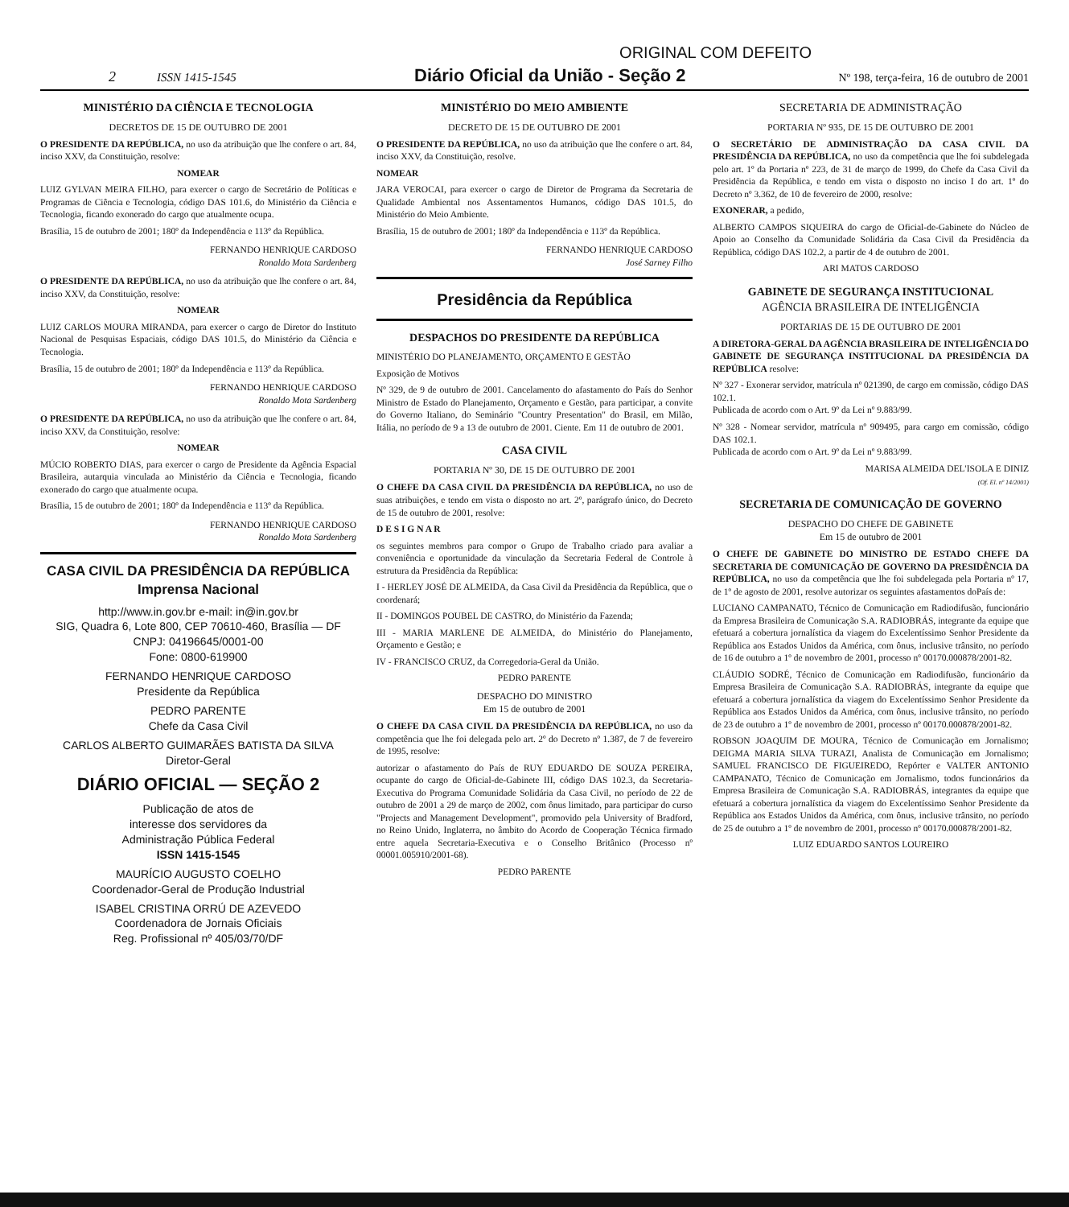ORIGINAL COM DEFEITO
2 ISSN 1415-1545 Diário Oficial da União - Seção 2 Nº 198, terça-feira, 16 de outubro de 2001
MINISTÉRIO DA CIÊNCIA E TECNOLOGIA
DECRETOS DE 15 DE OUTUBRO DE 2001
O PRESIDENTE DA REPÚBLICA, no uso da atribuição que lhe confere o art. 84, inciso XXV, da Constituição, resolve:
NOMEAR
LUIZ GYLVAN MEIRA FILHO, para exercer o cargo de Secretário de Políticas e Programas de Ciência e Tecnologia, código DAS 101.6, do Ministério da Ciência e Tecnologia, ficando exonerado do cargo que atualmente ocupa.
Brasília, 15 de outubro de 2001; 180º da Independência e 113º da República.
FERNANDO HENRIQUE CARDOSO
Ronaldo Mota Sardenberg
O PRESIDENTE DA REPÚBLICA, no uso da atribuição que lhe confere o art. 84, inciso XXV, da Constituição, resolve:
NOMEAR
LUIZ CARLOS MOURA MIRANDA, para exercer o cargo de Diretor do Instituto Nacional de Pesquisas Espaciais, código DAS 101.5, do Ministério da Ciência e Tecnologia.
Brasília, 15 de outubro de 2001; 180º da Independência e 113º da República.
FERNANDO HENRIQUE CARDOSO
Ronaldo Mota Sardenberg
O PRESIDENTE DA REPÚBLICA, no uso da atribuição que lhe confere o art. 84, inciso XXV, da Constituição, resolve:
NOMEAR
MÚCIO ROBERTO DIAS, para exercer o cargo de Presidente da Agência Espacial Brasileira, autarquia vinculada ao Ministério da Ciência e Tecnologia, ficando exonerado do cargo que atualmente ocupa.
Brasília, 15 de outubro de 2001; 180º da Independência e 113º da República.
FERNANDO HENRIQUE CARDOSO
Ronaldo Mota Sardenberg
CASA CIVIL DA PRESIDÊNCIA DA REPÚBLICA
Imprensa Nacional
http://www.in.gov.br e-mail: in@in.gov.br
SIG, Quadra 6, Lote 800, CEP 70610-460, Brasília — DF
CNPJ: 04196645/0001-00
Fone: 0800-619900
FERNANDO HENRIQUE CARDOSO
Presidente da República
PEDRO PARENTE
Chefe da Casa Civil
CARLOS ALBERTO GUIMARÃES BATISTA DA SILVA
Diretor-Geral
DIÁRIO OFICIAL — SEÇÃO 2
Publicação de atos de
interesse dos servidores da
Administração Pública Federal
ISSN 1415-1545
MAURÍCIO AUGUSTO COELHO
Coordenador-Geral de Produção Industrial
ISABEL CRISTINA ORRÚ DE AZEVEDO
Coordenadora de Jornais Oficiais
Reg. Profissional nº 405/03/70/DF
MINISTÉRIO DO MEIO AMBIENTE
DECRETO DE 15 DE OUTUBRO DE 2001
O PRESIDENTE DA REPÚBLICA, no uso da atribuição que lhe confere o art. 84, inciso XXV, da Constituição, resolve.
NOMEAR
JARA VEROCAI, para exercer o cargo de Diretor de Programa da Secretaria de Qualidade Ambiental nos Assentamentos Humanos, código DAS 101.5, do Ministério do Meio Ambiente.
Brasília, 15 de outubro de 2001; 180º da Independência e 113º da República.
FERNANDO HENRIQUE CARDOSO
José Sarney Filho
Presidência da República
DESPACHOS DO PRESIDENTE DA REPÚBLICA
MINISTÉRIO DO PLANEJAMENTO, ORÇAMENTO E GESTÃO
Exposição de Motivos
Nº 329, de 9 de outubro de 2001. Cancelamento do afastamento do País do Senhor Ministro de Estado do Planejamento, Orçamento e Gestão, para participar, a convite do Governo Italiano, do Seminário "Country Presentation" do Brasil, em Milão, Itália, no período de 9 a 13 de outubro de 2001. Ciente. Em 11 de outubro de 2001.
CASA CIVIL
PORTARIA Nº 30, DE 15 DE OUTUBRO DE 2001
O CHEFE DA CASA CIVIL DA PRESIDÊNCIA DA REPÚBLICA, no uso de suas atribuições, e tendo em vista o disposto no art. 2º, parágrafo único, do Decreto de 15 de outubro de 2001, resolve:
D E S I G N A R
os seguintes membros para compor o Grupo de Trabalho criado para avaliar a conveniência e oportunidade da vinculação da Secretaria Federal de Controle à estrutura da Presidência da República:
I - HERLEY JOSÉ DE ALMEIDA, da Casa Civil da Presidência da República, que o coordenará;
II - DOMINGOS POUBEL DE CASTRO, do Ministério da Fazenda;
III - MARIA MARLENE DE ALMEIDA, do Ministério do Planejamento, Orçamento e Gestão; e
IV - FRANCISCO CRUZ, da Corregedoria-Geral da União.
PEDRO PARENTE
DESPACHO DO MINISTRO
Em 15 de outubro de 2001
O CHEFE DA CASA CIVIL DA PRESIDÊNCIA DA REPÚBLICA, no uso da competência que lhe foi delegada pelo art. 2º do Decreto nº 1.387, de 7 de fevereiro de 1995, resolve:
autorizar o afastamento do País de RUY EDUARDO DE SOUZA PEREIRA, ocupante do cargo de Oficial-de-Gabinete III, código DAS 102.3, da Secretaria-Executiva do Programa Comunidade Solidária da Casa Civil, no período de 22 de outubro de 2001 a 29 de março de 2002, com ônus limitado, para participar do curso "Projects and Management Development", promovido pela University of Bradford, no Reino Unido, Inglaterra, no âmbito do Acordo de Cooperação Técnica firmado entre aquela Secretaria-Executiva e o Conselho Britânico (Processo nº 00001.005910/2001-68).
PEDRO PARENTE
SECRETARIA DE ADMINISTRAÇÃO
PORTARIA Nº 935, DE 15 DE OUTUBRO DE 2001
O SECRETÁRIO DE ADMINISTRAÇÃO DA CASA CIVIL DA PRESIDÊNCIA DA REPÚBLICA, no uso da competência que lhe foi subdelegada pelo art. 1º da Portaria nº 223, de 31 de março de 1999, do Chefe da Casa Civil da Presidência da República, e tendo em vista o disposto no inciso I do art. 1º do Decreto nº 3.362, de 10 de fevereiro de 2000, resolve:
EXONERAR, a pedido,
ALBERTO CAMPOS SIQUEIRA do cargo de Oficial-de-Gabinete do Núcleo de Apoio ao Conselho da Comunidade Solidária da Casa Civil da Presidência da República, código DAS 102.2, a partir de 4 de outubro de 2001.
ARI MATOS CARDOSO
GABINETE DE SEGURANÇA INSTITUCIONAL
AGÊNCIA BRASILEIRA DE INTELIGÊNCIA
PORTARIAS DE 15 DE OUTUBRO DE 2001
A DIRETORA-GERAL DA AGÊNCIA BRASILEIRA DE INTELIGÊNCIA DO GABINETE DE SEGURANÇA INSTITUCIONAL DA PRESIDÊNCIA DA REPÚBLICA resolve:
Nº 327 - Exonerar servidor, matrícula nº 021390, de cargo em comissão, código DAS 102.1.
Publicada de acordo com o Art. 9º da Lei nº 9.883/99.
Nº 328 - Nomear servidor, matrícula nº 909495, para cargo em comissão, código DAS 102.1.
Publicada de acordo com o Art. 9º da Lei nº 9.883/99.
MARISA ALMEIDA DEL'ISOLA E DINIZ
(Of. El. nº 14/2001)
SECRETARIA DE COMUNICAÇÃO DE GOVERNO
DESPACHO DO CHEFE DE GABINETE
Em 15 de outubro de 2001
O CHEFE DE GABINETE DO MINISTRO DE ESTADO CHEFE DA SECRETARIA DE COMUNICAÇÃO DE GOVERNO DA PRESIDÊNCIA DA REPÚBLICA, no uso da competência que lhe foi subdelegada pela Portaria nº 17, de 1º de agosto de 2001, resolve autorizar os seguintes afastamentos doPaís de:
LUCIANO CAMPANATO, Técnico de Comunicação em Radiodifusão, funcionário da Empresa Brasileira de Comunicação S.A. RADIOBRÁS, integrante da equipe que efetuará a cobertura jornalística da viagem do Excelentíssimo Senhor Presidente da República aos Estados Unidos da América, com ônus, inclusive trânsito, no período de 16 de outubro a 1º de novembro de 2001, processo nº 00170.000878/2001-82.
CLÁUDIO SODRÉ, Técnico de Comunicação em Radiodifusão, funcionário da Empresa Brasileira de Comunicação S.A. RADIOBRÁS, integrante da equipe que efetuará a cobertura jornalística da viagem do Excelentíssimo Senhor Presidente da República aos Estados Unidos da América, com ônus, inclusive trânsito, no período de 23 de outubro a 1º de novembro de 2001, processo nº 00170.000878/2001-82.
ROBSON JOAQUIM DE MOURA, Técnico de Comunicação em Jornalismo; DEIGMA MARIA SILVA TURAZI, Analista de Comunicação em Jornalismo; SAMUEL FRANCISCO DE FIGUEIREDO, Repórter e VALTER ANTONIO CAMPANATO, Técnico de Comunicação em Jornalismo, todos funcionários da Empresa Brasileira de Comunicação S.A. RADIOBRÁS, integrantes da equipe que efetuará a cobertura jornalística da viagem do Excelentíssimo Senhor Presidente da República aos Estados Unidos da América, com ônus, inclusive trânsito, no período de 25 de outubro a 1º de novembro de 2001, processo nº 00170.000878/2001-82.
LUIZ EDUARDO SANTOS LOUREIRO